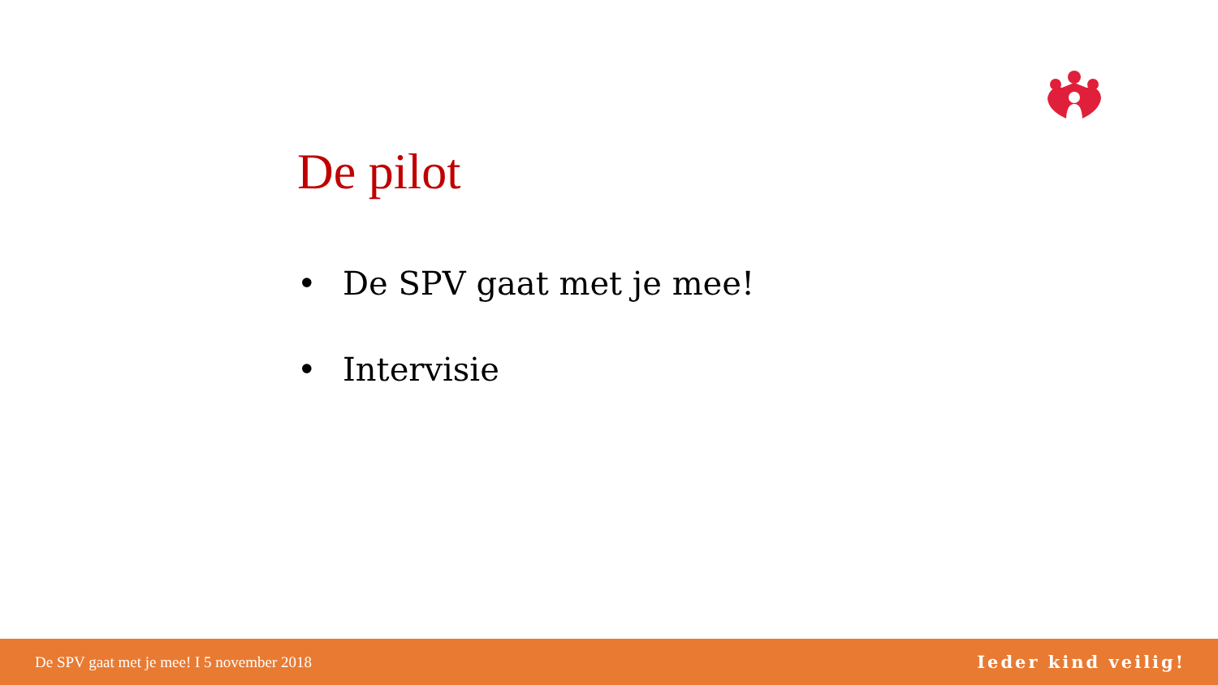De pilot
• De SPV gaat met je mee!
• Intervisie
De SPV gaat met je mee! I 5 november 2018
Ieder kind veilig!